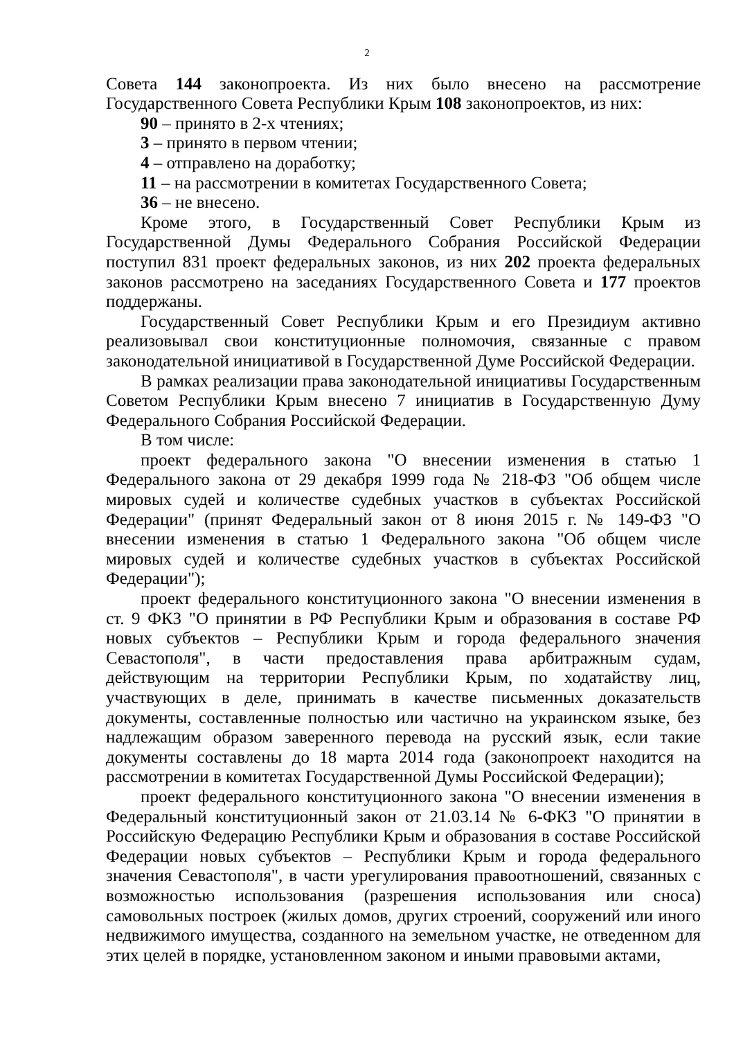2
Совета 144 законопроекта. Из них было внесено на рассмотрение Государственного Совета Республики Крым 108 законопроектов, из них:
90 – принято в 2-х чтениях;
3 – принято в первом чтении;
4 – отправлено на доработку;
11 – на рассмотрении в комитетах Государственного Совета;
36 – не внесено.
Кроме этого, в Государственный Совет Республики Крым из Государственной Думы Федерального Собрания Российской Федерации поступил 831 проект федеральных законов, из них 202 проекта федеральных законов рассмотрено на заседаниях Государственного Совета и 177 проектов поддержаны.
Государственный Совет Республики Крым и его Президиум активно реализовывал свои конституционные полномочия, связанные с правом законодательной инициативой в Государственной Думе Российской Федерации.
В рамках реализации права законодательной инициативы Государственным Советом Республики Крым внесено 7 инициатив в Государственную Думу Федерального Собрания Российской Федерации.
В том числе:
проект федерального закона "О внесении изменения в статью 1 Федерального закона от 29 декабря 1999 года № 218-ФЗ "Об общем числе мировых судей и количестве судебных участков в субъектах Российской Федерации" (принят Федеральный закон от 8 июня 2015 г. № 149-ФЗ "О внесении изменения в статью 1 Федерального закона "Об общем числе мировых судей и количестве судебных участков в субъектах Российской Федерации");
проект федерального конституционного закона "О внесении изменения в ст. 9 ФКЗ "О принятии в РФ Республики Крым и образования в составе РФ новых субъектов – Республики Крым и города федерального значения Севастополя", в части предоставления права арбитражным судам, действующим на территории Республики Крым, по ходатайству лиц, участвующих в деле, принимать в качестве письменных доказательств документы, составленные полностью или частично на украинском языке, без надлежащим образом заверенного перевода на русский язык, если такие документы составлены до 18 марта 2014 года (законопроект находится на рассмотрении в комитетах Государственной Думы Российской Федерации);
проект федерального конституционного закона "О внесении изменения в Федеральный конституционный закон от 21.03.14 № 6-ФКЗ "О принятии в Российскую Федерацию Республики Крым и образования в составе Российской Федерации новых субъектов – Республики Крым и города федерального значения Севастополя", в части урегулирования правоотношений, связанных с возможностью использования (разрешения использования или сноса) самовольных построек (жилых домов, других строений, сооружений или иного недвижимого имущества, созданного на земельном участке, не отведенном для этих целей в порядке, установленном законом и иными правовыми актами,